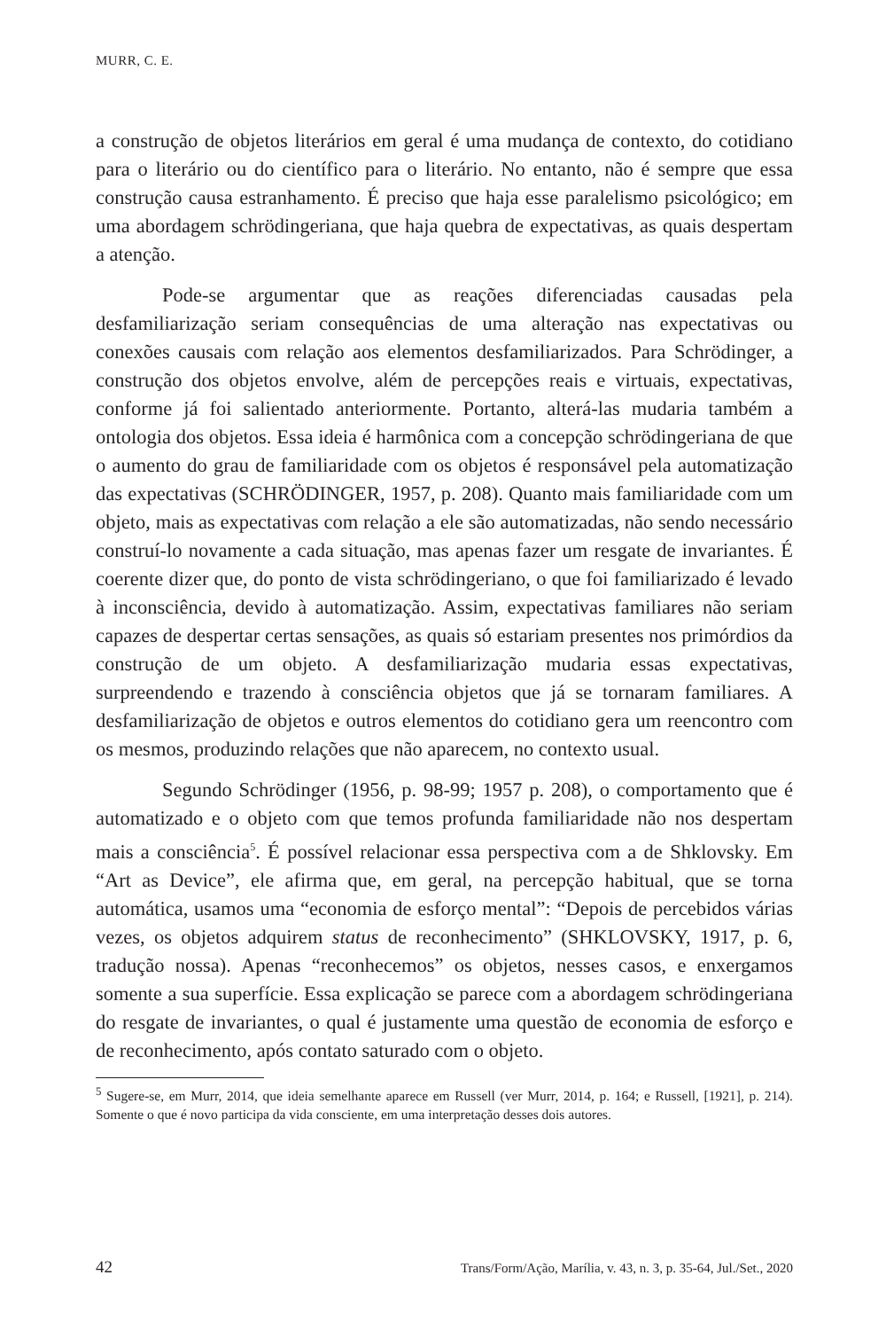MURR, C. E.
a construção de objetos literários em geral é uma mudança de contexto, do cotidiano para o literário ou do científico para o literário. No entanto, não é sempre que essa construção causa estranhamento. É preciso que haja esse paralelismo psicológico; em uma abordagem schrödingeriana, que haja quebra de expectativas, as quais despertam a atenção.
Pode-se argumentar que as reações diferenciadas causadas pela desfamiliarização seriam consequências de uma alteração nas expectativas ou conexões causais com relação aos elementos desfamiliarizados. Para Schrödinger, a construção dos objetos envolve, além de percepções reais e virtuais, expectativas, conforme já foi salientado anteriormente. Portanto, alterá-las mudaria também a ontologia dos objetos. Essa ideia é harmônica com a concepção schrödingeriana de que o aumento do grau de familiaridade com os objetos é responsável pela automatização das expectativas (SCHRÖDINGER, 1957, p. 208). Quanto mais familiaridade com um objeto, mais as expectativas com relação a ele são automatizadas, não sendo necessário construí-lo novamente a cada situação, mas apenas fazer um resgate de invariantes. É coerente dizer que, do ponto de vista schrödingeriano, o que foi familiarizado é levado à inconsciência, devido à automatização. Assim, expectativas familiares não seriam capazes de despertar certas sensações, as quais só estariam presentes nos primórdios da construção de um objeto. A desfamiliarização mudaria essas expectativas, surpreendendo e trazendo à consciência objetos que já se tornaram familiares. A desfamiliarização de objetos e outros elementos do cotidiano gera um reencontro com os mesmos, produzindo relações que não aparecem, no contexto usual.
Segundo Schrödinger (1956, p. 98-99; 1957 p. 208), o comportamento que é automatizado e o objeto com que temos profunda familiaridade não nos despertam mais a consciência<sup>5</sup>. É possível relacionar essa perspectiva com a de Shklovsky. Em “Art as Device”, ele afirma que, em geral, na percepção habitual, que se torna automática, usamos uma “economia de esforço mental”: “Depois de percebidos várias vezes, os objetos adquirem status de reconhecimento” (SHKLOVSKY, 1917, p. 6, tradução nossa). Apenas “reconhecemos” os objetos, nesses casos, e enxergamos somente a sua superfície. Essa explicação se parece com a abordagem schrödingeriana do resgate de invariantes, o qual é justamente uma questão de economia de esforço e de reconhecimento, após contato saturado com o objeto.
<sup>5</sup> Sugere-se, em Murr, 2014, que ideia semelhante aparece em Russell (ver Murr, 2014, p. 164; e Russell, [1921], p. 214). Somente o que é novo participa da vida consciente, em uma interpretação desses dois autores.
42 Trans/Form/Ação, Marília, v. 43, n. 3, p. 35-64, Jul./Set., 2020